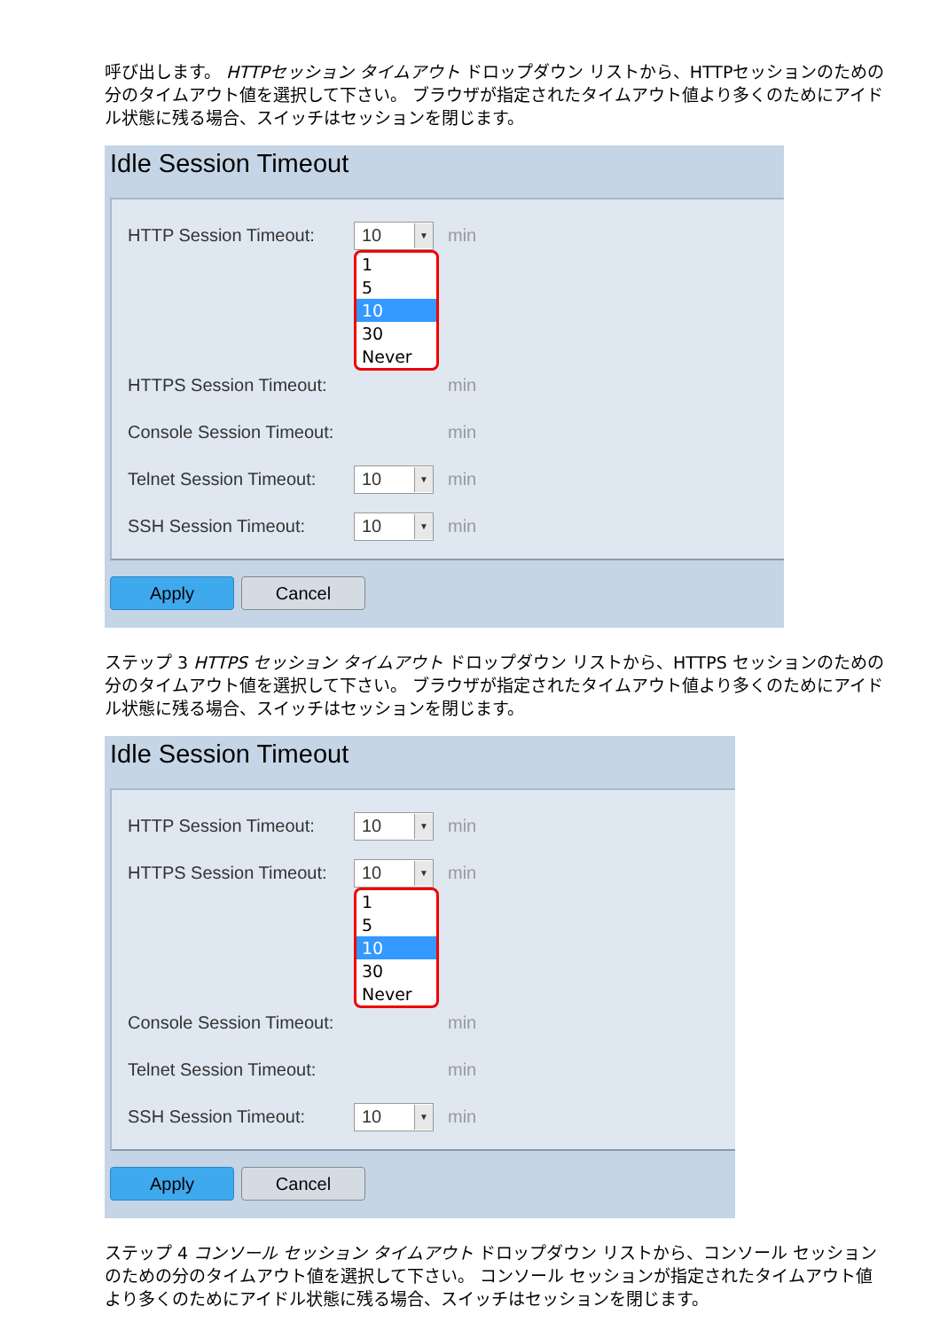呼び出します。 HTTPセッション タイムアウト ドロップダウン リストから、HTTPセッションのための分のタイムアウト値を選択して下さい。 ブラウザが指定されたタイムアウト値より多くのためにアイドル状態に残る場合、スイッチはセッションを閉じます。
Idle Session Timeout
HTTP Session Timeout: 10 ▼ min
1
5
10
30
Never
HTTPS Session Timeout: min
Console Session Timeout: min
Telnet Session Timeout: 10 ▼ min
SSH Session Timeout: 10 ▼ min
Apply Cancel
ステップ 3 HTTPS セッション タイムアウト ドロップダウン リストから、HTTPS セッションのための分のタイムアウト値を選択して下さい。 ブラウザが指定されたタイムアウト値より多くのためにアイドル状態に残る場合、スイッチはセッションを閉じます。
Idle Session Timeout
HTTP Session Timeout: 10 ▼ min
HTTPS Session Timeout: 10 ▼ min
1
5
10
30
Never
Console Session Timeout: min
Telnet Session Timeout: min
SSH Session Timeout: 10 ▼ min
Apply Cancel
ステップ 4 コンソール セッション タイムアウト ドロップダウン リストから、コンソール セッションのための分のタイムアウト値を選択して下さい。 コンソール セッションが指定されたタイムアウト値より多くのためにアイドル状態に残る場合、スイッチはセッションを閉じます。